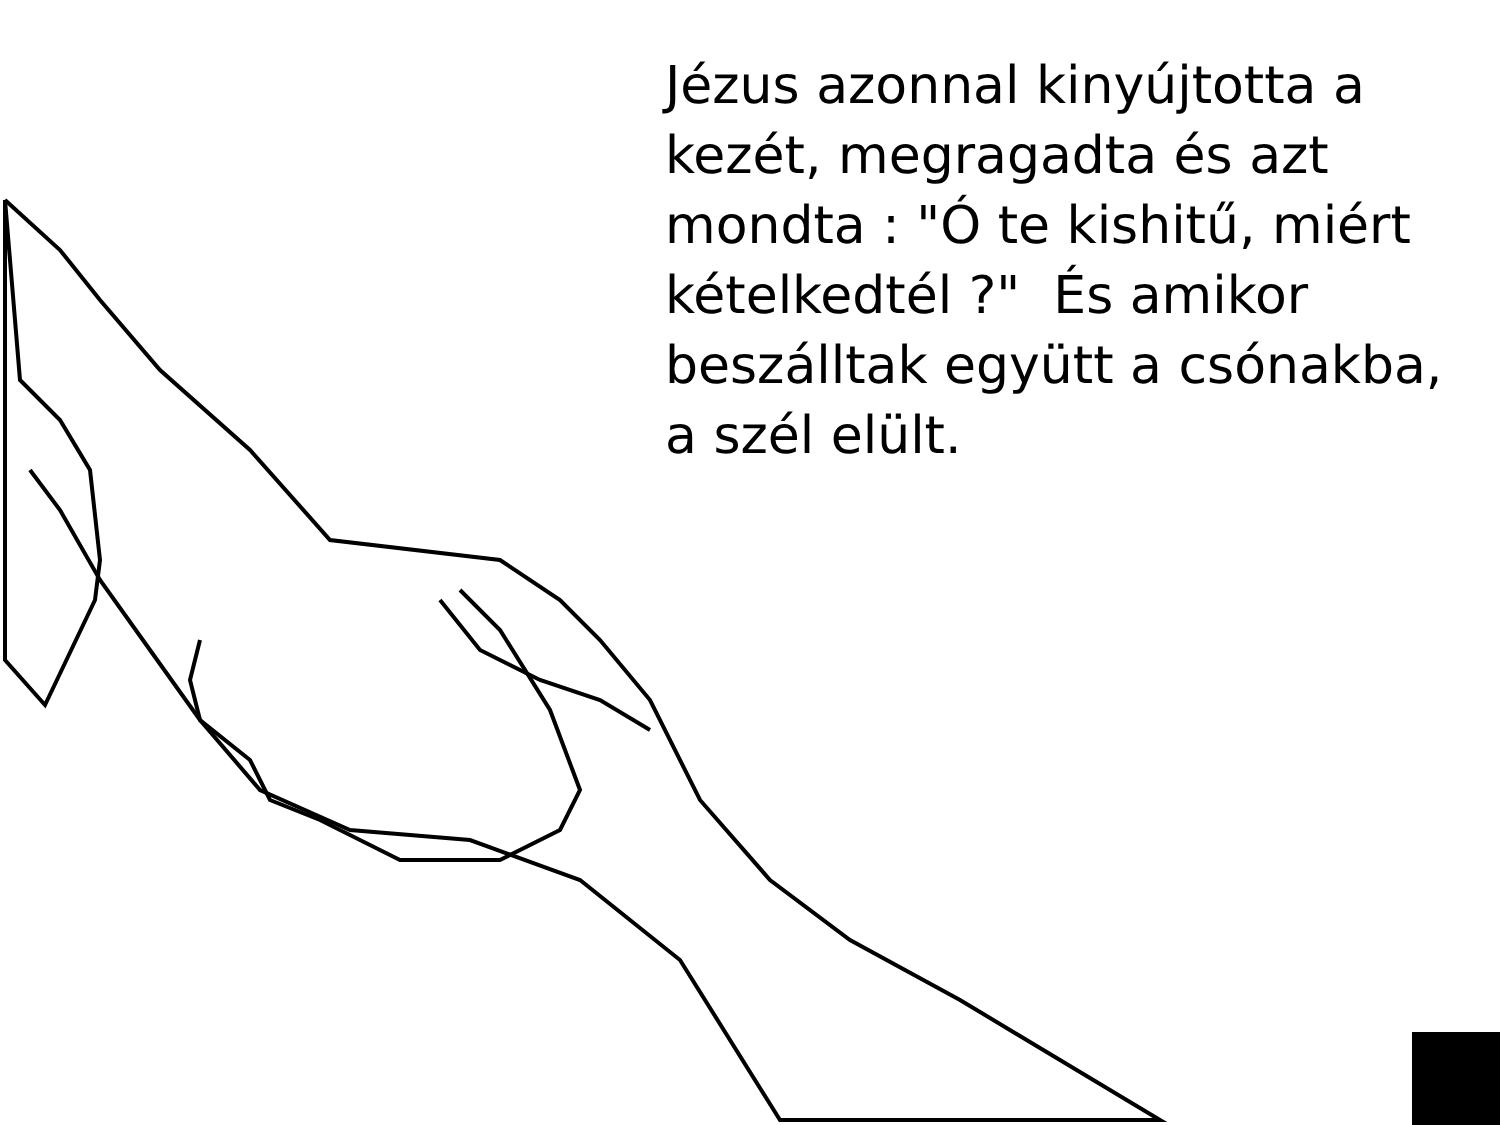Jézus azonnal kinyújtotta a kezét, megragadta és azt mondta : "Ó te kishitű, miért kételkedtél ?" És amikor beszálltak együtt a csónakba, a szél elült.